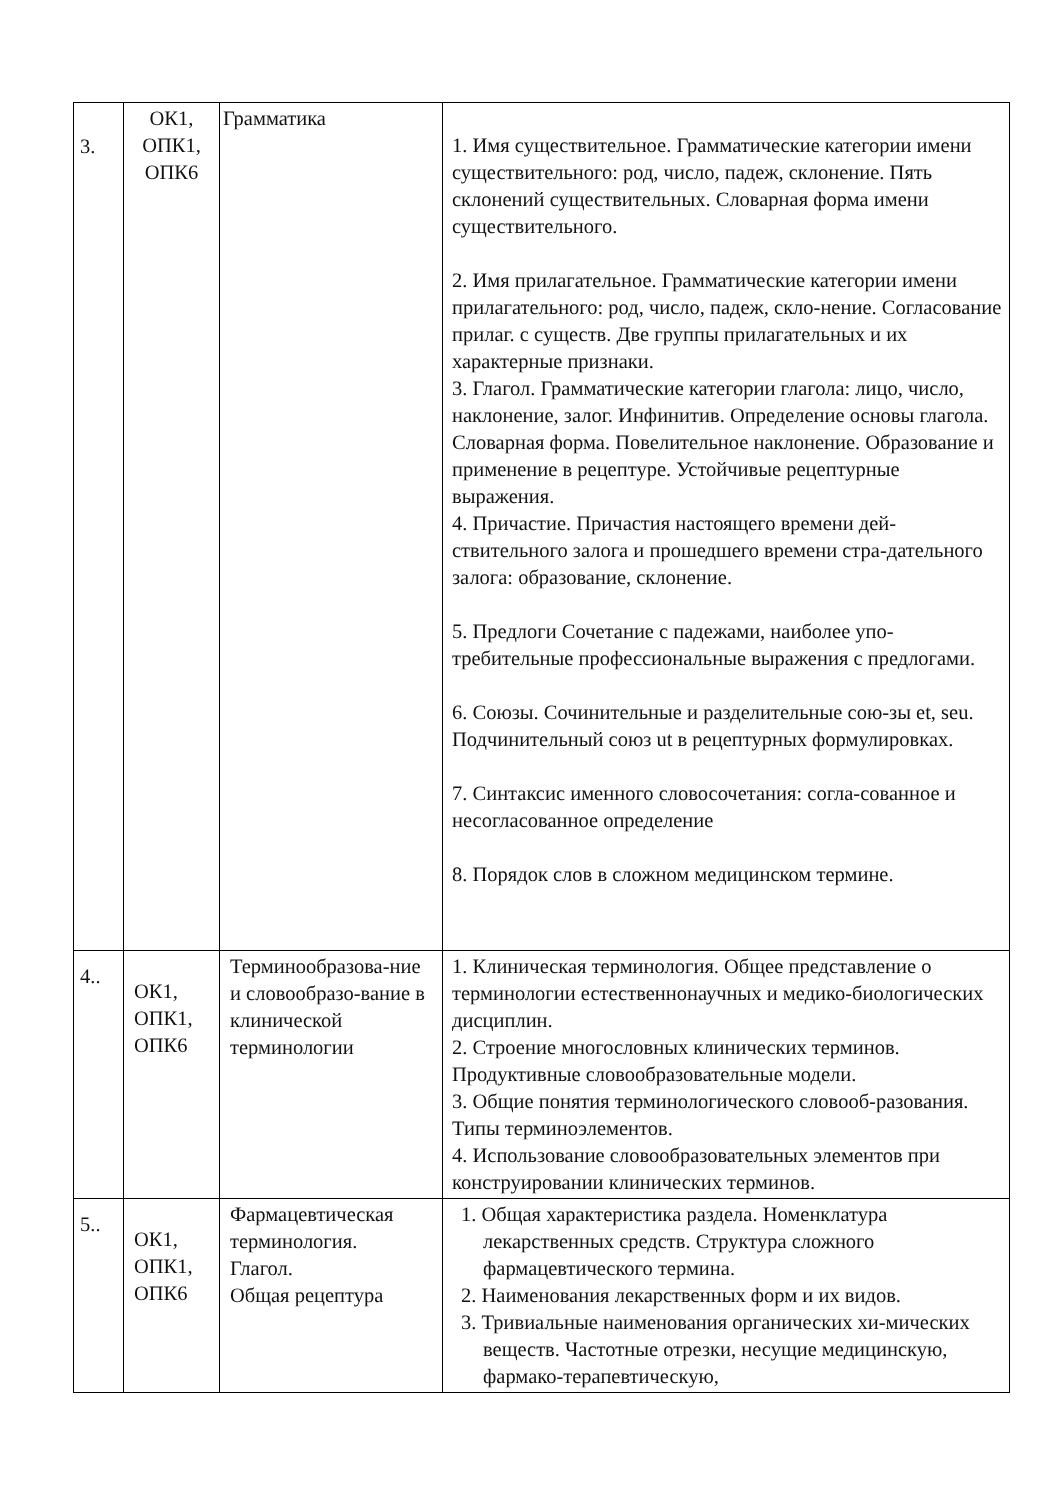| 3. | ОК1, ОПК1, ОПК6 | Грамматика | 1. Имя существительное. Грамматические категории имени существительного: род, число, падеж, склонение. Пять склонений существительных. Словарная форма имени существительного. 2. Имя прилагательное. Грамматические категории имени прилагательного: род, число, падеж, скло-нение. Согласование прилаг. с существ. Две группы прилагательных и их характерные признаки. 3. Глагол. Грамматические категории глагола: лицо, число, наклонение, залог. Инфинитив. Определение основы глагола. Словарная форма. Повелительное наклонение. Образование и применение в рецептуре. Устойчивые рецептурные выражения. 4. Причастие. Причастия настоящего времени дей-ствительного залога и прошедшего времени стра-дательного залога: образование, склонение. 5. Предлоги Сочетание с падежами, наиболее упо-требительные профессиональные выражения с предлогами. 6. Союзы. Сочинительные и разделительные сою-зы et, seu. Подчинительный союз ut в рецептурных формулировках. 7. Синтаксис именного словосочетания: согла-сованное и несогласованное определение 8. Порядок слов в сложном медицинском термине. |
| 4.. | ОК1, ОПК1, ОПК6 | Терминообразова-ние и словообразо-вание в клинической терминологии | 1. Клиническая терминология. Общее представление о терминологии естественнонаучных и медико-биологических дисциплин. 2. Строение многословных клинических терминов. Продуктивные словообразовательные модели. 3. Общие понятия терминологического словооб-разования. Типы терминоэлементов. 4. Использование словообразовательных элементов при конструировании клинических терминов. |
| 5.. | ОК1, ОПК1, ОПК6 | Фармацевтическая терминология. Глагол. Общая рецептура | 1. Общая характеристика раздела. Номенклатура лекарственных средств. Структура сложного фармацевтического термина. 2. Наименования лекарственных форм и их видов. 3. Тривиальные наименования органических хи-мических веществ. Частотные отрезки, несущие медицинскую, фармако-терапевтическую, |